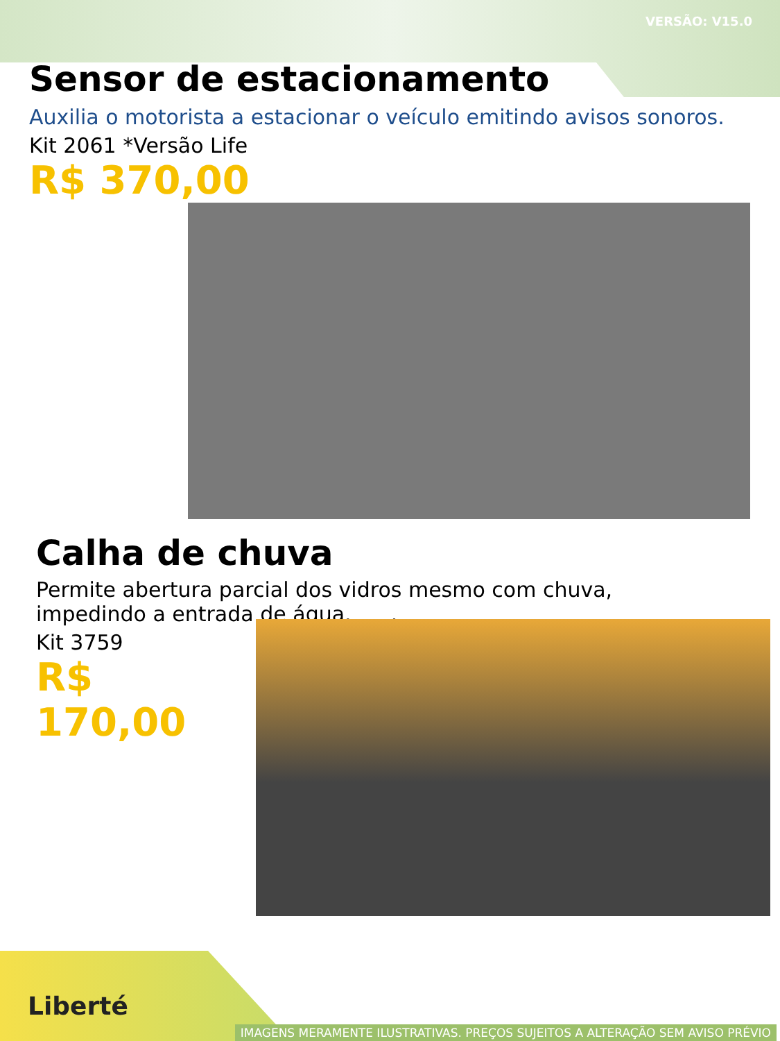VERSÃO: V15.0
Sensor de estacionamento
Auxilia o motorista a estacionar o veículo emitindo avisos sonoros.
Kit 2061 *Versão Life
R$ 370,00
Calha de chuva
Permite abertura parcial dos vidros mesmo com chuva,
impedindo a entrada de água. .
Kit 3759
R$ 170,00
Liberté
IMAGENS MERAMENTE ILUSTRATIVAS. PREÇOS SUJEITOS A ALTERAÇÃO SEM AVISO PRÉVIO